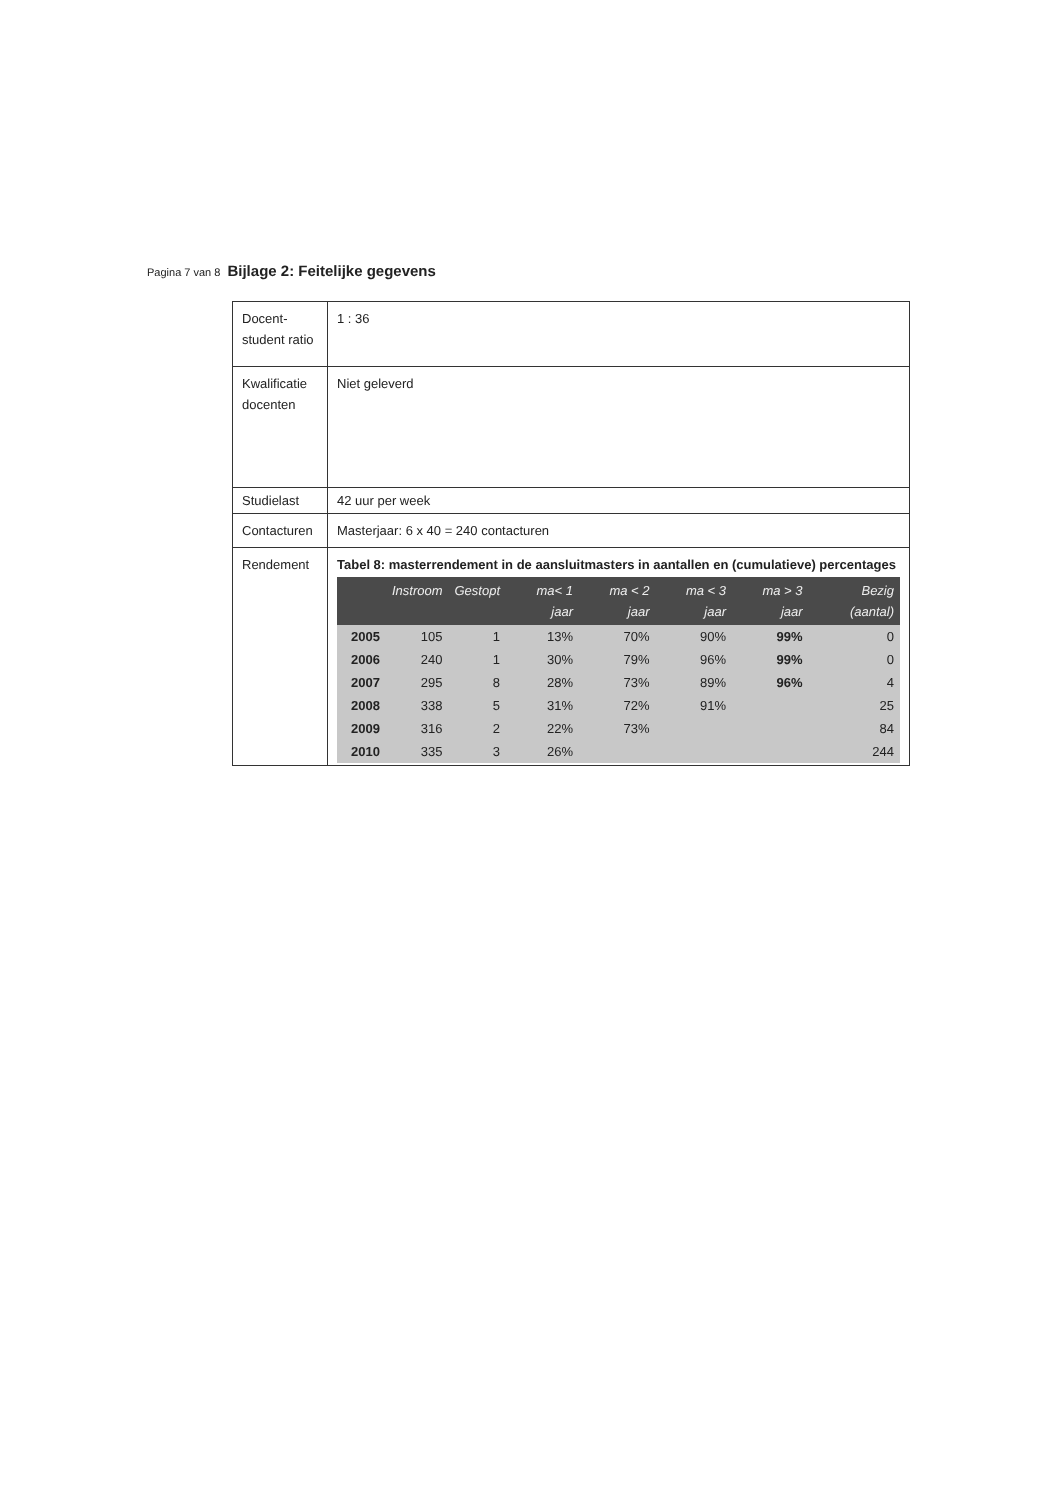Pagina 7 van 8 Bijlage 2: Feitelijke gegevens
| Docent-student ratio | 1 : 36 |
| Kwalificatie docenten | Niet geleverd |
| Studielast | 42 uur per week |
| Contacturen | Masterjaar: 6 x 40 = 240 contacturen |
| Rendement | Tabel 8: masterrendement in de aansluitmasters in aantallen en (cumulatieve) percentages / / Instroom / Gestopt / ma< 1 jaar / ma < 2 jaar / ma < 3 jaar / ma > 3 jaar / Bezig (aantal) / / --- / --- / --- / --- / --- / --- / --- / --- / / 2005 / 105 / 1 / 13% / 70% / 90% / 99% / 0 / / 2006 / 240 / 1 / 30% / 79% / 96% / 99% / 0 / / 2007 / 295 / 8 / 28% / 73% / 89% / 96% / 4 / / 2008 / 338 / 5 / 31% / 72% / 91% / / 25 / / 2009 / 316 / 2 / 22% / 73% / / / 84 / / 2010 / 335 / 3 / 26% / / / / 244 / |